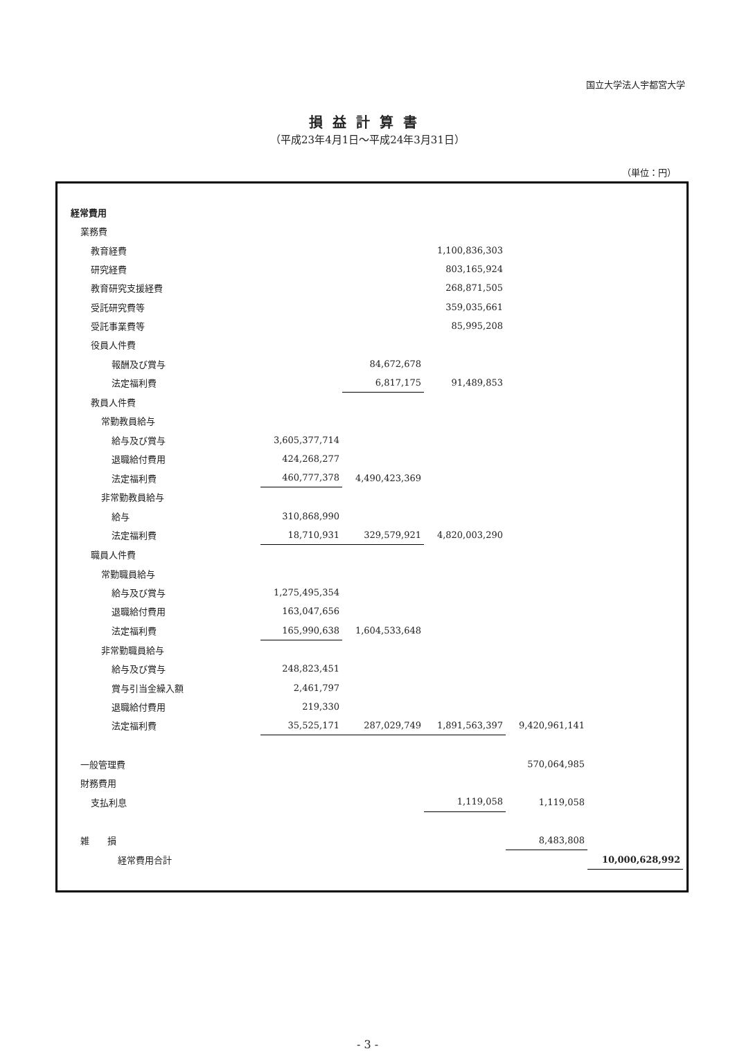国立大学法人宇都宮大学
損益計算書
（平成23年4月1日～平成24年3月31日）
（単位：円）
| 経常費用 | | | | | |
| 業務費 | | | | | |
| 教育経費 | | | 1,100,836,303 | | |
| 研究経費 | | | 803,165,924 | | |
| 教育研究支援経費 | | | 268,871,505 | | |
| 受託研究費等 | | | 359,035,661 | | |
| 受託事業費等 | | | 85,995,208 | | |
| 役員人件費 | | | | | |
| 報酬及び賞与 | | 84,672,678 | | | |
| 法定福利費 | | 6,817,175 | 91,489,853 | | |
| 教員人件費 | | | | | |
| 常勤教員給与 | | | | | |
| 給与及び賞与 | 3,605,377,714 | | | | |
| 退職給付費用 | 424,268,277 | | | | |
| 法定福利費 | 460,777,378 | 4,490,423,369 | | | |
| 非常勤教員給与 | | | | | |
| 給与 | 310,868,990 | | | | |
| 法定福利費 | 18,710,931 | 329,579,921 | 4,820,003,290 | | |
| 職員人件費 | | | | | |
| 常勤職員給与 | | | | | |
| 給与及び賞与 | 1,275,495,354 | | | | |
| 退職給付費用 | 163,047,656 | | | | |
| 法定福利費 | 165,990,638 | 1,604,533,648 | | | |
| 非常勤職員給与 | | | | | |
| 給与及び賞与 | 248,823,451 | | | | |
| 賞与引当金繰入額 | 2,461,797 | | | | |
| 退職給付費用 | 219,330 | | | | |
| 法定福利費 | 35,525,171 | 287,029,749 | 1,891,563,397 | 9,420,961,141 | |
| 一般管理費 | | | | 570,064,985 | |
| 財務費用 | | | | | |
| 支払利息 | | | 1,119,058 | 1,119,058 | |
| 雑 損 | | | | 8,483,808 | |
| 経常費用合計 | | | | | 10,000,628,992 |
- 3 -